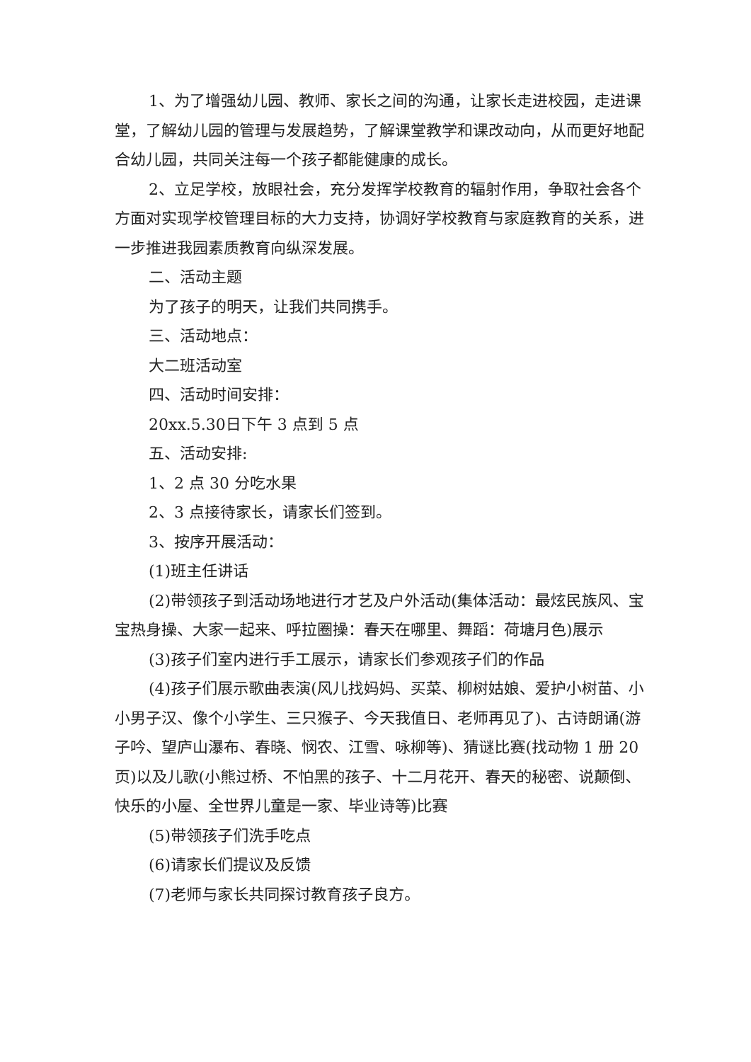1、为了增强幼儿园、教师、家长之间的沟通，让家长走进校园，走进课堂，了解幼儿园的管理与发展趋势，了解课堂教学和课改动向，从而更好地配合幼儿园，共同关注每一个孩子都能健康的成长。
2、立足学校，放眼社会，充分发挥学校教育的辐射作用，争取社会各个方面对实现学校管理目标的大力支持，协调好学校教育与家庭教育的关系，进一步推进我园素质教育向纵深发展。
二、活动主题
为了孩子的明天，让我们共同携手。
三、活动地点：
大二班活动室
四、活动时间安排：
20xx.5.30日下午 3 点到 5 点
五、活动安排:
1、2 点 30 分吃水果
2、3 点接待家长，请家长们签到。
3、按序开展活动：
(1)班主任讲话
(2)带领孩子到活动场地进行才艺及户外活动(集体活动：最炫民族风、宝宝热身操、大家一起来、呼拉圈操：春天在哪里、舞蹈：荷塘月色)展示
(3)孩子们室内进行手工展示，请家长们参观孩子们的作品
(4)孩子们展示歌曲表演(风儿找妈妈、买菜、柳树姑娘、爱护小树苗、小小男子汉、像个小学生、三只猴子、今天我值日、老师再见了)、古诗朗诵(游子吟、望庐山瀑布、春晓、悯农、江雪、咏柳等)、猜谜比赛(找动物 1 册 20 页)以及儿歌(小熊过桥、不怕黑的孩子、十二月花开、春天的秘密、说颠倒、快乐的小屋、全世界儿童是一家、毕业诗等)比赛
(5)带领孩子们洗手吃点
(6)请家长们提议及反馈
(7)老师与家长共同探讨教育孩子良方。